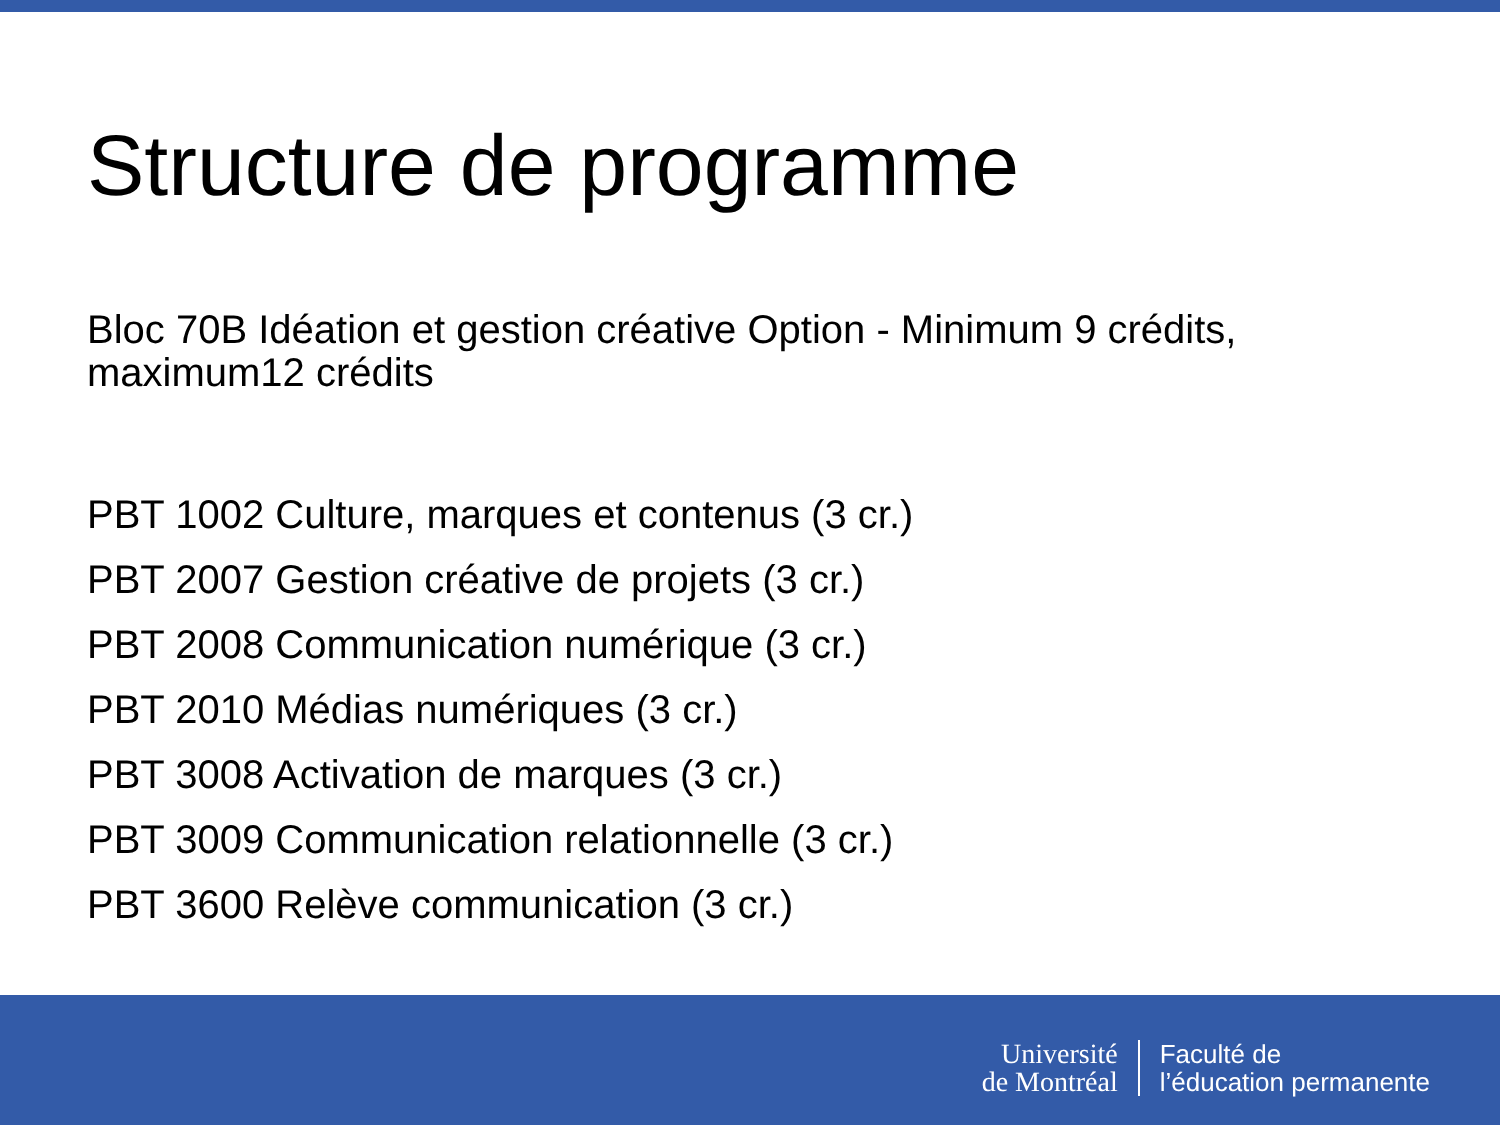Structure de programme
Bloc 70B Idéation et gestion créative Option - Minimum 9 crédits, maximum12 crédits
PBT 1002 Culture, marques et contenus (3 cr.)
PBT 2007 Gestion créative de projets (3 cr.)
PBT 2008 Communication numérique (3 cr.)
PBT 2010 Médias numériques (3 cr.)
PBT 3008 Activation de marques (3 cr.)
PBT 3009 Communication relationnelle (3 cr.)
PBT 3600 Relève communication (3 cr.)
Université
de Montréal
Faculté de
l’éducation permanente